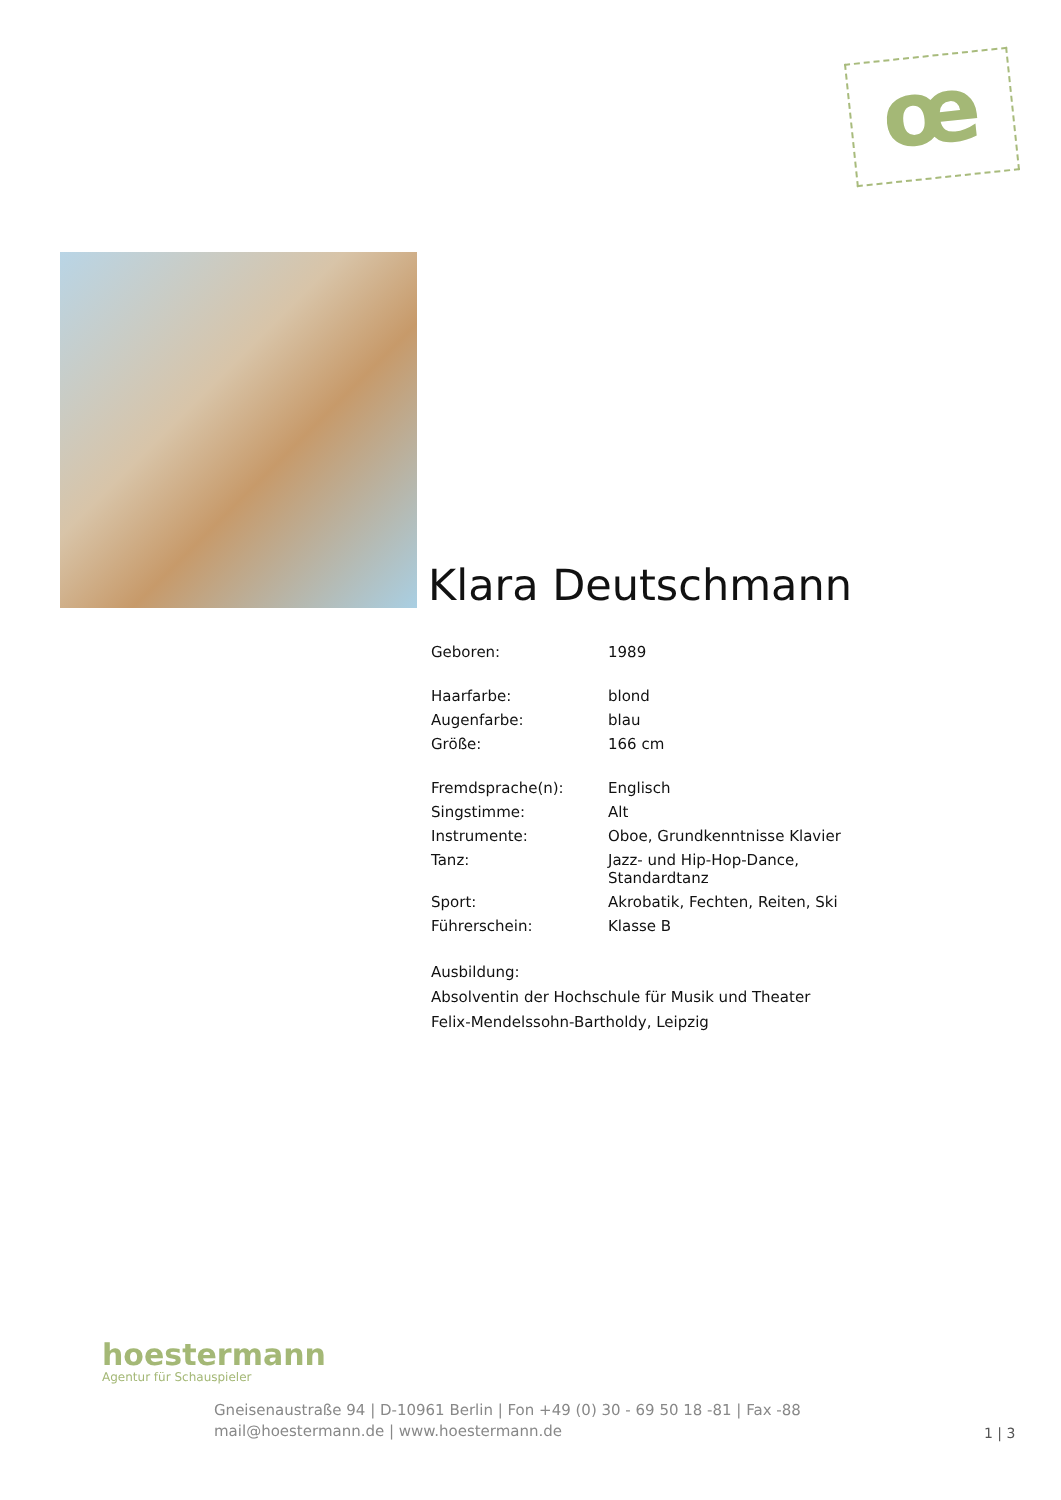œ
Klara Deutschmann
| Geboren: | 1989 |
| Haarfarbe: | blond |
| Augenfarbe: | blau |
| Größe: | 166 cm |
| Fremdsprache(n): | Englisch |
| Singstimme: | Alt |
| Instrumente: | Oboe, Grundkenntnisse Klavier |
| Tanz: | Jazz- und Hip-Hop-Dance, Standardtanz |
| Sport: | Akrobatik, Fechten, Reiten, Ski |
| Führerschein: | Klasse B |
Ausbildung:
Absolventin der Hochschule für Musik und Theater
Felix-Mendelssohn-Bartholdy, Leipzig
hoestermann
Agentur für Schauspieler
Gneisenaustraße 94 | D-10961 Berlin | Fon +49 (0) 30 - 69 50 18 -81 | Fax -88
mail@hoestermann.de | www.hoestermann.de
1 | 3